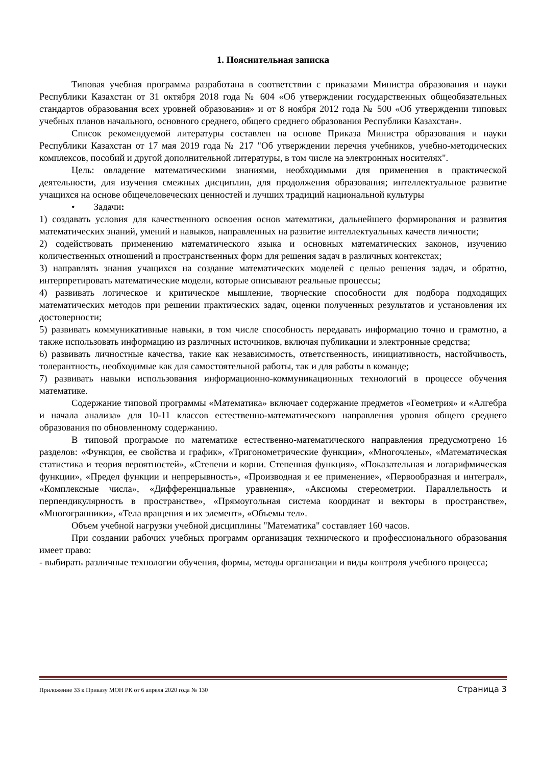1. Пояснительная записка
Типовая учебная программа разработана в соответствии с приказами Министра образования и науки Республики Казахстан от 31 октября 2018 года № 604 «Об утверждении государственных общеобязательных стандартов образования всех уровней образования» и от 8 ноября 2012 года № 500 «Об утверждении типовых учебных планов начального, основного среднего, общего среднего образования Республики Казахстан».
Список рекомендуемой литературы составлен на основе Приказа Министра образования и науки Республики Казахстан от 17 мая 2019 года № 217 "Об утверждении перечня учебников, учебно-методических комплексов, пособий и другой дополнительной литературы, в том числе на электронных носителях".
Цель: овладение математическими знаниями, необходимыми для применения в практической деятельности, для изучения смежных дисциплин, для продолжения образования; интеллектуальное развитие учащихся на основе общечеловеческих ценностей и лучших традиций национальной культуры
• Задачи:
1) создавать условия для качественного освоения основ математики, дальнейшего формирования и развития математических знаний, умений и навыков, направленных на развитие интеллектуальных качеств личности;
2) содействовать применению математического языка и основных математических законов, изучению количественных отношений и пространственных форм для решения задач в различных контекстах;
3) направлять знания учащихся на создание математических моделей с целью решения задач, и обратно, интерпретировать математические модели, которые описывают реальные процессы;
4) развивать логическое и критическое мышление, творческие способности для подбора подходящих математических методов при решении практических задач, оценки полученных результатов и установления их достоверности;
5) развивать коммуникативные навыки, в том числе способность передавать информацию точно и грамотно, а также использовать информацию из различных источников, включая публикации и электронные средства;
6) развивать личностные качества, такие как независимость, ответственность, инициативность, настойчивость, толерантность, необходимые как для самостоятельной работы, так и для работы в команде;
7) развивать навыки использования информационно-коммуникационных технологий в процессе обучения математике.
Содержание типовой программы «Математика» включает содержание предметов «Геометрия» и «Алгебра и начала анализа» для 10-11 классов естественно-математического направления уровня общего среднего образования по обновленному содержанию.
В типовой программе по математике естественно-математического направления предусмотрено 16 разделов: «Функция, ее свойства и график», «Тригонометрические функции», «Многочлены», «Математическая статистика и теория вероятностей», «Степени и корни. Степенная функция», «Показательная и логарифмическая функции», «Предел функции и непрерывность», «Производная и ее применение», «Первообразная и интеграл», «Комплексные числа», «Дифференциальные уравнения», «Аксиомы стереометрии. Параллельность и перпендикулярность в пространстве», «Прямоугольная система координат и векторы в пространстве», «Многогранники», «Тела вращения и их элемент», «Объемы тел».
Объем учебной нагрузки учебной дисциплины "Математика" составляет 160 часов.
При создании рабочих учебных программ организация технического и профессионального образования имеет право:
- выбирать различные технологии обучения, формы, методы организации и виды контроля учебного процесса;
Приложение 33 к Приказу МОН РК от 6 апреля 2020 года № 130 Страница 3